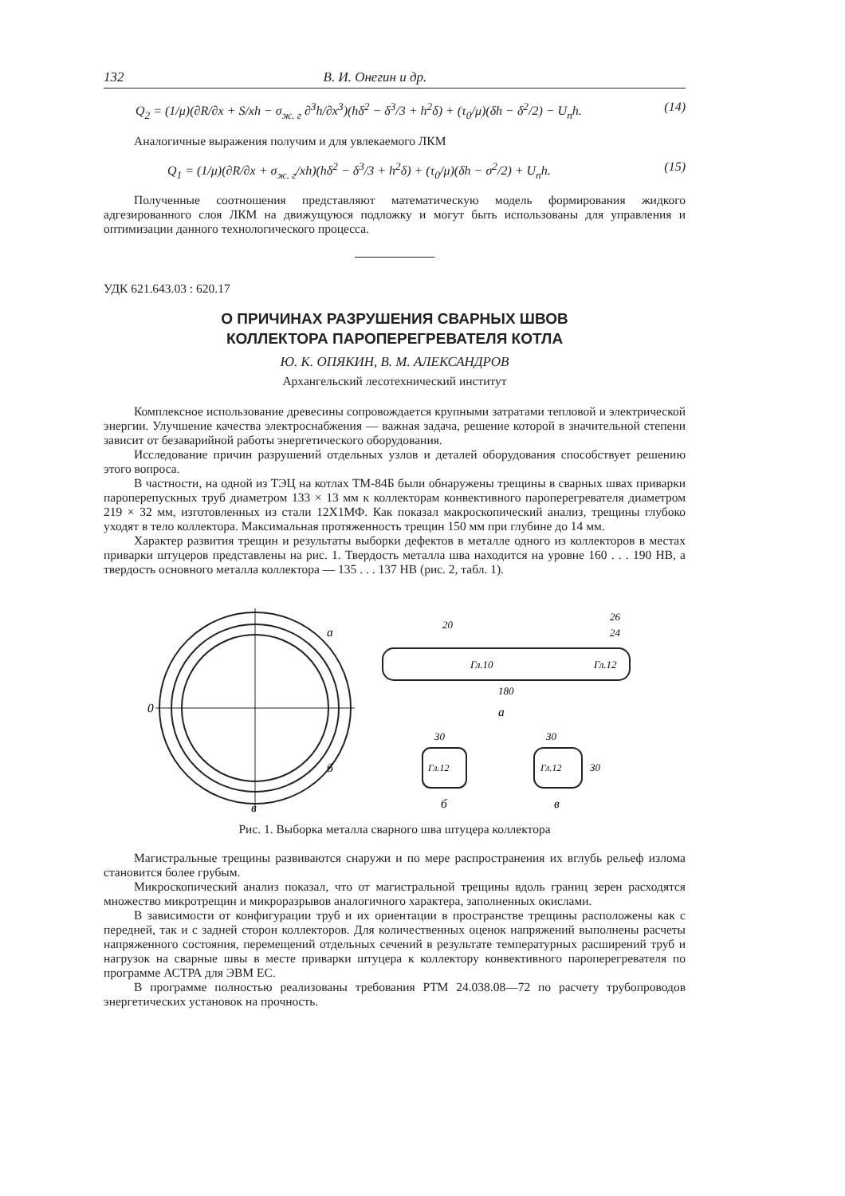132 В. И. Онегин и др.
Q<sub>2</sub> = (1/μ)(∂R/∂x + S/xh − σ<sub>ж. г</sub> ∂<sup>3</sup>h/∂x<sup>3</sup>)(hδ<sup>2</sup> − δ<sup>3</sup>/3 + h<sup>2</sup>δ) + (τ<sub>0</sub>/μ)(δh − δ<sup>2</sup>/2) − U<sub>п</sub>h. (14)
Аналогичные выражения получим и для увлекаемого ЛКМ
Q<sub>1</sub> = (1/μ)(∂R/∂x + σ<sub>ж. г</sub>/xh)(hδ<sup>2</sup> − δ<sup>3</sup>/3 + h<sup>2</sup>δ) + (τ<sub>0</sub>/μ)(δh − σ<sup>2</sup>/2) + U<sub>п</sub>h. (15)
Полученные соотношения представляют математическую модель формирования жидкого адгезированного слоя ЛКМ на движущуюся подложку и могут быть использованы для управления и оптимизации данного технологического процесса.
УДК 621.643.03 : 620.17
О ПРИЧИНАХ РАЗРУШЕНИЯ СВАРНЫХ ШВОВ
КОЛЛЕКТОРА ПАРОПЕРЕГРЕВАТЕЛЯ КОТЛА
Ю. К. ОПЯКИН, В. М. АЛЕКСАНДРОВ
Архангельский лесотехнический институт
Комплексное использование древесины сопровождается крупными затратами тепловой и электрической энергии. Улучшение качества электроснабжения — важная задача, решение которой в значительной степени зависит от безаварийной работы энергетического оборудования.
Исследование причин разрушений отдельных узлов и деталей оборудования способствует решению этого вопроса.
В частности, на одной из ТЭЦ на котлах ТМ-84Б были обнаружены трещины в сварных швах приварки пароперепускных труб диаметром 133 × 13 мм к коллекторам конвективного пароперегревателя диаметром 219 × 32 мм, изготовленных из стали 12Х1МФ. Как показал макроскопический анализ, трещины глубоко уходят в тело коллектора. Максимальная протяженность трещин 150 мм при глубине до 14 мм.
Характер развития трещин и результаты выборки дефектов в металле одного из коллекторов в местах приварки штуцеров представлены на рис. 1. Твердость металла шва находится на уровне 160 . . . 190 НВ, а твердость основного металла коллектора — 135 . . . 137 НВ (рис. 2, табл. 1).
0
а
б
в
Гл.10
Гл.12
20
26
24
180
а
30
Гл.12
б
30
Гл.12
30
в
Рис. 1. Выборка металла сварного шва штуцера коллектора
Магистральные трещины развиваются снаружи и по мере распространения их вглубь рельеф излома становится более грубым.
Микроскопический анализ показал, что от магистральной трещины вдоль границ зерен расходятся множество микротрещин и микроразрывов аналогичного характера, заполненных окислами.
В зависимости от конфигурации труб и их ориентации в пространстве трещины расположены как с передней, так и с задней сторон коллекторов. Для количественных оценок напряжений выполнены расчеты напряженного состояния, перемещений отдельных сечений в результате температурных расширений труб и нагрузок на сварные швы в месте приварки штуцера к коллектору конвективного пароперегревателя по программе АСТРА для ЭВМ ЕС.
В программе полностью реализованы требования РТМ 24.038.08—72 по расчету трубопроводов энергетических установок на прочность.